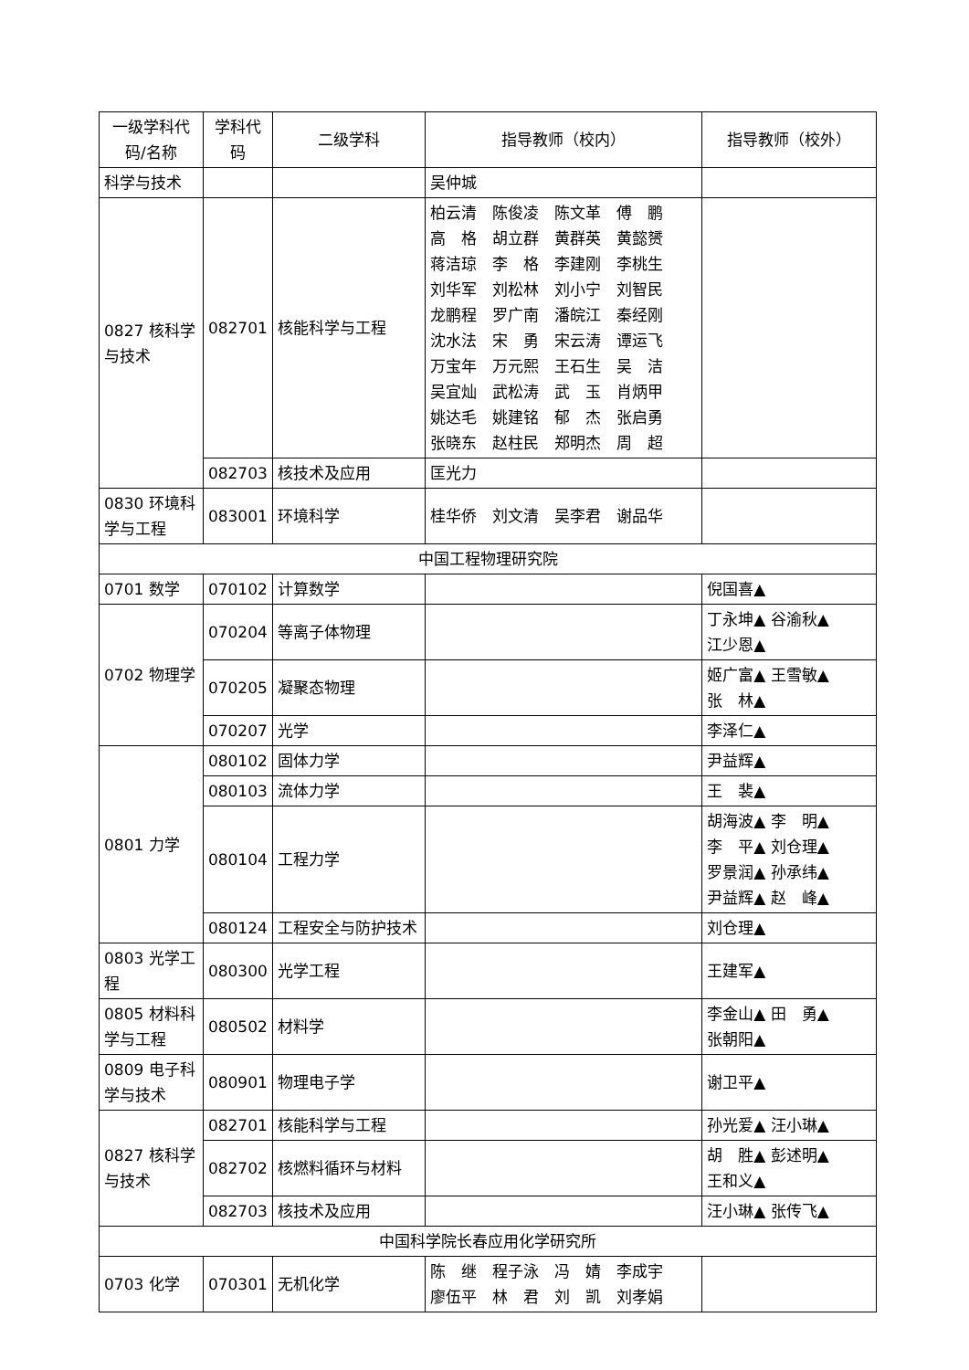| 一级学科代码/名称 | 学科代码 | 二级学科 | 指导教师（校内） | 指导教师（校外） |
| --- | --- | --- | --- | --- |
| 科学与技术 | | | 吴仲城 | |
| 0827 核科学与技术 | 082701 | 核能科学与工程 | 柏云清 陈俊凌 陈文革 傅 鹏 高 格 胡立群 黄群英 黄懿赟 蒋洁琼 李 格 李建刚 李桃生 刘华军 刘松林 刘小宁 刘智民 龙鹏程 罗广南 潘皖江 秦经刚 沈水法 宋 勇 宋云涛 谭运飞 万宝年 万元熙 王石生 吴 洁 吴宜灿 武松涛 武 玉 肖炳甲 姚达毛 姚建铭 郁 杰 张启勇 张晓东 赵柱民 郑明杰 周 超 | |
| | 082703 | 核技术及应用 | 匡光力 | |
| 0830 环境科学与工程 | 083001 | 环境科学 | 桂华侨 刘文清 吴李君 谢品华 | |
| 中国工程物理研究院 | | | | |
| 0701 数学 | 070102 | 计算数学 | | 倪国喜▲ |
| 0702 物理学 | 070204 | 等离子体物理 | | 丁永坤▲ 谷渝秋▲ 江少恩▲ |
| | 070205 | 凝聚态物理 | | 姬广富▲ 王雪敏▲ 张 林▲ |
| | 070207 | 光学 | | 李泽仁▲ |
| 0801 力学 | 080102 | 固体力学 | | 尹益辉▲ |
| | 080103 | 流体力学 | | 王 裴▲ |
| | 080104 | 工程力学 | | 胡海波▲ 李 明▲ 李 平▲ 刘仓理▲ 罗景润▲ 孙承纬▲ 尹益辉▲ 赵 峰▲ |
| | 080124 | 工程安全与防护技术 | | 刘仓理▲ |
| 0803 光学工程 | 080300 | 光学工程 | | 王建军▲ |
| 0805 材料科学与工程 | 080502 | 材料学 | | 李金山▲ 田 勇▲ 张朝阳▲ |
| 0809 电子科学与技术 | 080901 | 物理电子学 | | 谢卫平▲ |
| 0827 核科学与技术 | 082701 | 核能科学与工程 | | 孙光爱▲ 汪小琳▲ |
| | 082702 | 核燃料循环与材料 | | 胡 胜▲ 彭述明▲ 王和义▲ |
| | 082703 | 核技术及应用 | | 汪小琳▲ 张传飞▲ |
| 中国科学院长春应用化学研究所 | | | | |
| 0703 化学 | 070301 | 无机化学 | 陈 继 程子泳 冯 婧 李成宇 廖伍平 林 君 刘 凯 刘孝娟 | |